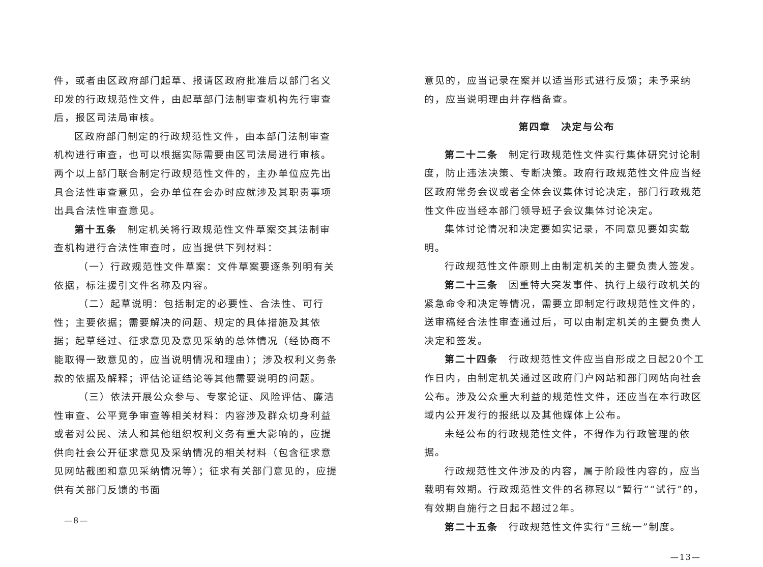件，或者由区政府部门起草、报请区政府批准后以部门名义印发的行政规范性文件，由起草部门法制审查机构先行审查后，报区司法局审核。
区政府部门制定的行政规范性文件，由本部门法制审查机构进行审查，也可以根据实际需要由区司法局进行审核。两个以上部门联合制定行政规范性文件的，主办单位应先出具合法性审查意见，会办单位在会办时应就涉及其职责事项出具合法性审查意见。
第十五条　制定机关将行政规范性文件草案交其法制审查机构进行合法性审查时，应当提供下列材料：
（一）行政规范性文件草案：文件草案要逐条列明有关依据，标注援引文件名称及内容。
（二）起草说明：包括制定的必要性、合法性、可行性；主要依据；需要解决的问题、规定的具体措施及其依据；起草经过、征求意见及意见采纳的总体情况（经协商不能取得一致意见的，应当说明情况和理由）；涉及权利义务条款的依据及解释；评估论证结论等其他需要说明的问题。
（三）依法开展公众参与、专家论证、风险评估、廉洁性审查、公平竞争审查等相关材料：内容涉及群众切身利益或者对公民、法人和其他组织权利义务有重大影响的，应提供向社会公开征求意见及采纳情况的相关材料（包含征求意见网站截图和意见采纳情况等）；征求有关部门意见的，应提供有关部门反馈的书面
—8—
意见的，应当记录在案并以适当形式进行反馈；未予采纳的，应当说明理由并存档备查。
第四章　决定与公布
第二十二条　制定行政规范性文件实行集体研究讨论制度，防止违法决策、专断决策。政府行政规范性文件应当经区政府常务会议或者全体会议集体讨论决定，部门行政规范性文件应当经本部门领导班子会议集体讨论决定。
集体讨论情况和决定要如实记录，不同意见要如实载明。
行政规范性文件原则上由制定机关的主要负责人签发。
第二十三条　因重特大突发事件、执行上级行政机关的紧急命令和决定等情况，需要立即制定行政规范性文件的，送审稿经合法性审查通过后，可以由制定机关的主要负责人决定和签发。
第二十四条　行政规范性文件应当自形成之日起20个工作日内，由制定机关通过区政府门户网站和部门网站向社会公布。涉及公众重大利益的规范性文件，还应当在本行政区域内公开发行的报纸以及其他媒体上公布。
未经公布的行政规范性文件，不得作为行政管理的依据。
行政规范性文件涉及的内容，属于阶段性内容的，应当载明有效期。行政规范性文件的名称冠以“暂行”“试行”的，有效期自施行之日起不超过2年。
第二十五条　行政规范性文件实行“三统一”制度。
—13—